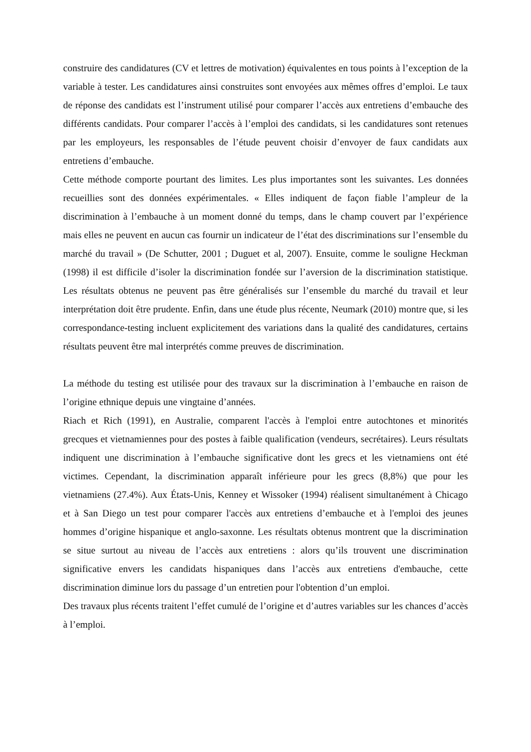construire des candidatures (CV et lettres de motivation) équivalentes en tous points à l’exception de la variable à tester. Les candidatures ainsi construites sont envoyées aux mêmes offres d’emploi. Le taux de réponse des candidats est l’instrument utilisé pour comparer l’accès aux entretiens d’embauche des différents candidats. Pour comparer l’accès à l’emploi des candidats, si les candidatures sont retenues par les employeurs, les responsables de l’étude peuvent choisir d’envoyer de faux candidats aux entretiens d’embauche.
Cette méthode comporte pourtant des limites. Les plus importantes sont les suivantes. Les données recueillies sont des données expérimentales. « Elles indiquent de façon fiable l’ampleur de la discrimination à l’embauche à un moment donné du temps, dans le champ couvert par l’expérience mais elles ne peuvent en aucun cas fournir un indicateur de l’état des discriminations sur l’ensemble du marché du travail » (De Schutter, 2001 ; Duguet et al, 2007). Ensuite, comme le souligne Heckman (1998) il est difficile d’isoler la discrimination fondée sur l’aversion de la discrimination statistique. Les résultats obtenus ne peuvent pas être généralisés sur l’ensemble du marché du travail et leur interprétation doit être prudente. Enfin, dans une étude plus récente, Neumark (2010) montre que, si les correspondance-testing incluent explicitement des variations dans la qualité des candidatures, certains résultats peuvent être mal interprétés comme preuves de discrimination.
La méthode du testing est utilisée pour des travaux sur la discrimination à l’embauche en raison de l’origine ethnique depuis une vingtaine d’années.
Riach et Rich (1991), en Australie, comparent l'accès à l'emploi entre autochtones et minorités grecques et vietnamiennes pour des postes à faible qualification (vendeurs, secrétaires). Leurs résultats indiquent une discrimination à l’embauche significative dont les grecs et les vietnamiens ont été victimes. Cependant, la discrimination apparaît inférieure pour les grecs (8,8%) que pour les vietnamiens (27.4%). Aux États-Unis, Kenney et Wissoker (1994) réalisent simultanément à Chicago et à San Diego un test pour comparer l'accès aux entretiens d’embauche et à l'emploi des jeunes hommes d’origine hispanique et anglo-saxonne. Les résultats obtenus montrent que la discrimination se situe surtout au niveau de l’accès aux entretiens : alors qu’ils trouvent une discrimination significative envers les candidats hispaniques dans l’accès aux entretiens d'embauche, cette discrimination diminue lors du passage d’un entretien pour l'obtention d’un emploi.
Des travaux plus récents traitent l’effet cumulé de l’origine et d’autres variables sur les chances d’accès à l’emploi.